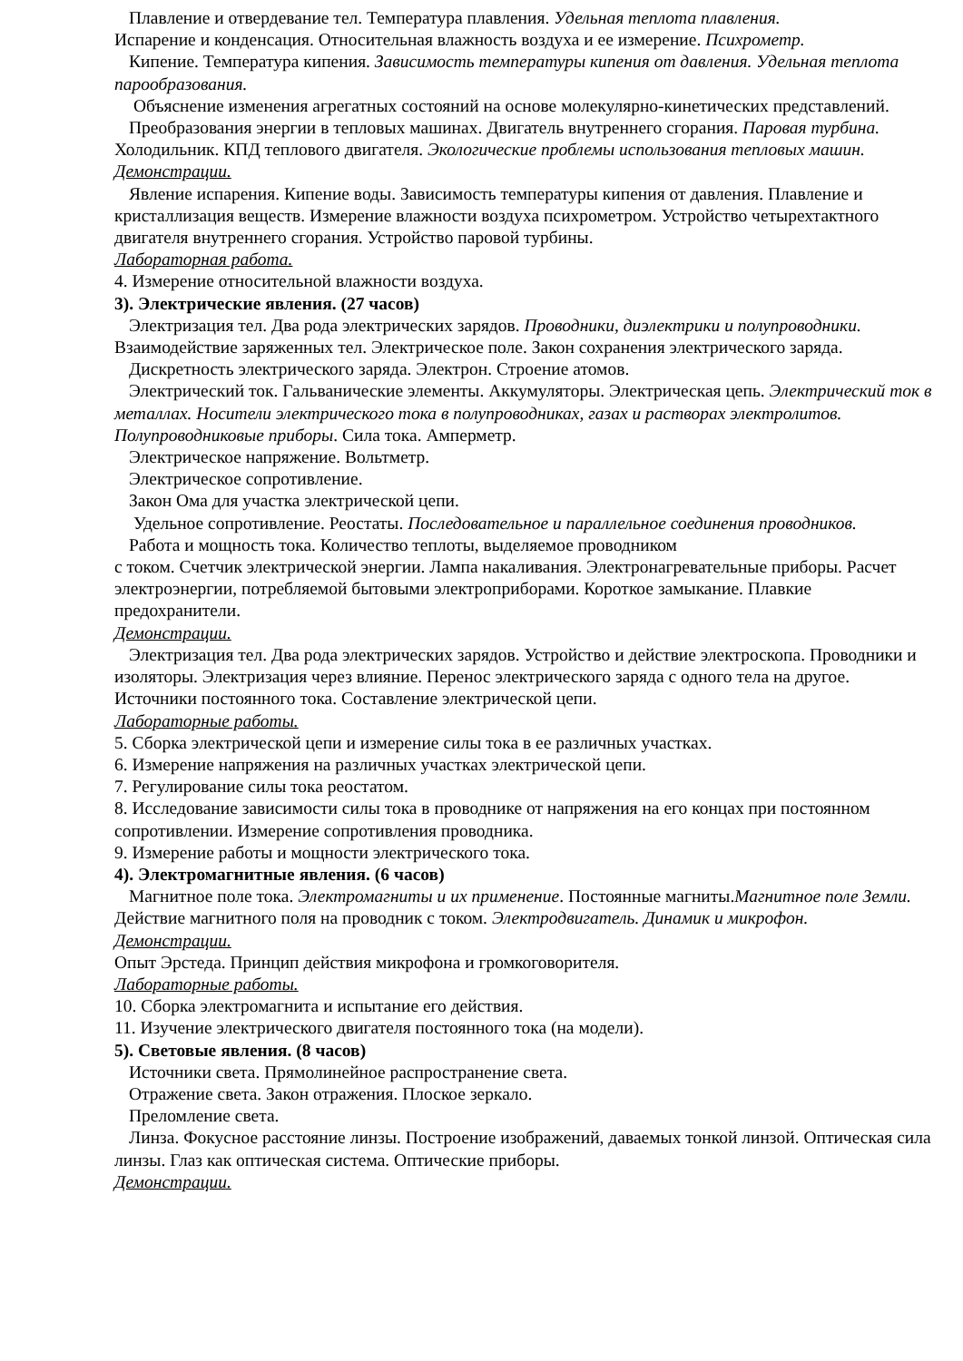Плавление и отвердевание тел. Температура плавления. Удельная теплота плавления.
Испарение и конденсация. Относительная влажность воздуха и ее измерение. Психрометр.
Кипение. Температура кипения. Зависимость температуры кипения от давления. Удельная теплота парообразования.
Объяснение изменения агрегатных состояний на основе молекулярно-кинетических представлений.
Преобразования энергии в тепловых машинах. Двигатель внутреннего сгорания. Паровая турбина. Холодильник. КПД теплового двигателя. Экологические проблемы использования тепловых машин.
Демонстрации.
Явление испарения. Кипение воды. Зависимость температуры кипения от давления. Плавление и кристаллизация веществ. Измерение влажности воздуха психрометром. Устройство четырехтактного двигателя внутреннего сгорания. Устройство паровой турбины.
Лабораторная работа.
4. Измерение относительной влажности воздуха.
3). Электрические явления. (27 часов)
Электризация тел. Два рода электрических зарядов. Проводники, диэлектрики и полупроводники. Взаимодействие заряженных тел. Электрическое поле. Закон сохранения электрического заряда.
Дискретность электрического заряда. Электрон. Строение атомов.
Электрический ток. Гальванические элементы. Аккумуляторы. Электрическая цепь. Электрический ток в металлах. Носители электрического тока в полупроводниках, газах и растворах электролитов. Полупроводниковые приборы. Сила тока. Амперметр.
Электрическое напряжение. Вольтметр.
Электрическое сопротивление.
Закон Ома для участка электрической цепи.
Удельное сопротивление. Реостаты. Последовательное и параллельное соединения проводников.
Работа и мощность тока. Количество теплоты, выделяемое проводником
с током. Счетчик электрической энергии. Лампа накаливания. Электронагревательные приборы. Расчет электроэнергии, потребляемой бытовыми электроприборами. Короткое замыкание. Плавкие предохранители.
Демонстрации.
Электризация тел. Два рода электрических зарядов. Устройство и действие электроскопа. Проводники и изоляторы. Электризация через влияние. Перенос электрического заряда с одного тела на другое. Источники постоянного тока. Составление электрической цепи.
Лабораторные работы.
5. Сборка электрической цепи и измерение силы тока в ее различных участках.
6. Измерение напряжения на различных участках электрической цепи.
7. Регулирование силы тока реостатом.
8. Исследование зависимости силы тока в проводнике от напряжения на его концах при постоянном сопротивлении. Измерение сопротивления проводника.
9. Измерение работы и мощности электрического тока.
4). Электромагнитные явления. (6 часов)
Магнитное поле тока. Электромагниты и их применение. Постоянные магниты.Магнитное поле Земли. Действие магнитного поля на проводник с током. Электродвигатель. Динамик и микрофон.
Демонстрации.
Опыт Эрстеда. Принцип действия микрофона и громкоговорителя.
Лабораторные работы.
10. Сборка электромагнита и испытание его действия.
11. Изучение электрического двигателя постоянного тока (на модели).
5). Световые явления. (8 часов)
Источники света. Прямолинейное распространение света.
Отражение света. Закон отражения. Плоское зеркало.
Преломление света.
Линза. Фокусное расстояние линзы. Построение изображений, даваемых тонкой линзой. Оптическая сила линзы. Глаз как оптическая система. Оптические приборы.
Демонстрации.